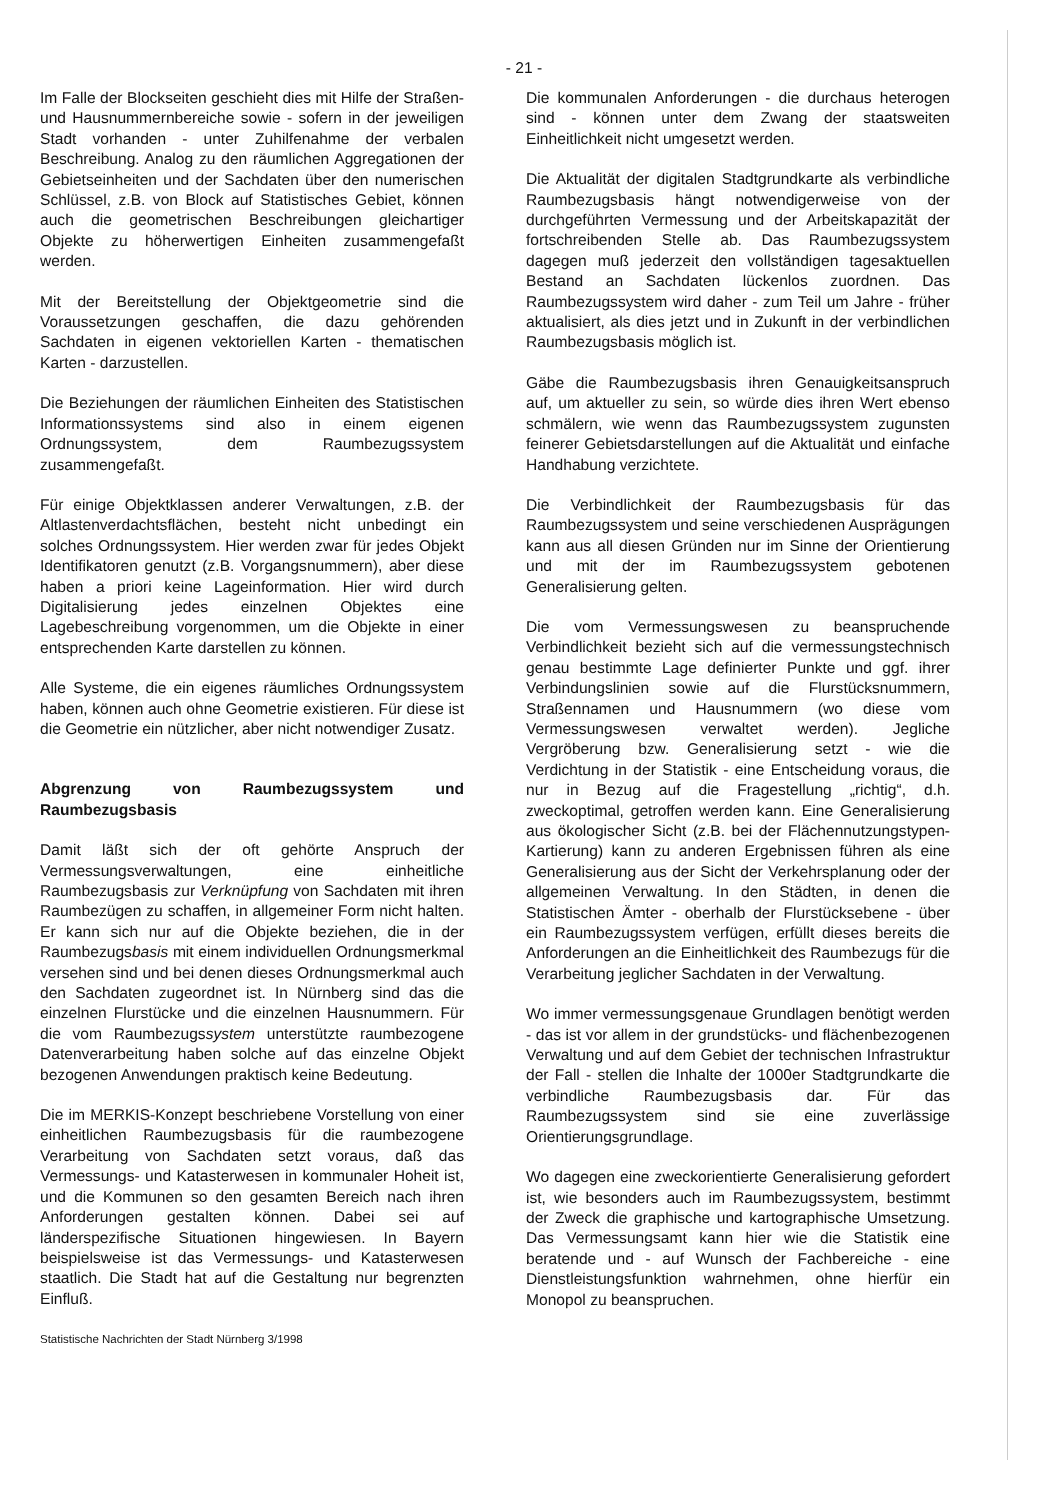- 21 -
Im Falle der Blockseiten geschieht dies mit Hilfe der Straßen- und Hausnummernbereiche sowie - sofern in der jeweiligen Stadt vorhanden - unter Zuhilfenahme der verbalen Beschreibung. Analog zu den räumlichen Aggregationen der Gebietseinheiten und der Sachdaten über den numerischen Schlüssel, z.B. von Block auf Statistisches Gebiet, können auch die geometrischen Beschreibungen gleichartiger Objekte zu höherwertigen Einheiten zusammengefaßt werden.
Mit der Bereitstellung der Objektgeometrie sind die Voraussetzungen geschaffen, die dazu gehörenden Sachdaten in eigenen vektoriellen Karten - thematischen Karten - darzustellen.
Die Beziehungen der räumlichen Einheiten des Statistischen Informationssystems sind also in einem eigenen Ordnungssystem, dem Raumbezugssystem zusammengefaßt.
Für einige Objektklassen anderer Verwaltungen, z.B. der Altlastenverdachtsflächen, besteht nicht unbedingt ein solches Ordnungssystem. Hier werden zwar für jedes Objekt Identifikatoren genutzt (z.B. Vorgangsnummern), aber diese haben a priori keine Lageinformation. Hier wird durch Digitalisierung jedes einzelnen Objektes eine Lagebeschreibung vorgenommen, um die Objekte in einer entsprechenden Karte darstellen zu können.
Alle Systeme, die ein eigenes räumliches Ordnungssystem haben, können auch ohne Geometrie existieren. Für diese ist die Geometrie ein nützlicher, aber nicht notwendiger Zusatz.
Abgrenzung von Raumbezugssystem und Raumbezugsbasis
Damit läßt sich der oft gehörte Anspruch der Vermessungsverwaltungen, eine einheitliche Raumbezugsbasis zur Verknüpfung von Sachdaten mit ihren Raumbezügen zu schaffen, in allgemeiner Form nicht halten. Er kann sich nur auf die Objekte beziehen, die in der Raumbezugsbasis mit einem individuellen Ordnungsmerkmal versehen sind und bei denen dieses Ordnungsmerkmal auch den Sachdaten zugeordnet ist. In Nürnberg sind das die einzelnen Flurstücke und die einzelnen Hausnummern. Für die vom Raumbezugssystem unterstützte raumbezogene Datenverarbeitung haben solche auf das einzelne Objekt bezogenen Anwendungen praktisch keine Bedeutung.
Die im MERKIS-Konzept beschriebene Vorstellung von einer einheitlichen Raumbezugsbasis für die raumbezogene Verarbeitung von Sachdaten setzt voraus, daß das Vermessungs- und Katasterwesen in kommunaler Hoheit ist, und die Kommunen so den gesamten Bereich nach ihren Anforderungen gestalten können. Dabei sei auf länderspezifische Situationen hingewiesen. In Bayern beispielsweise ist das Vermessungs- und Katasterwesen staatlich. Die Stadt hat auf die Gestaltung nur begrenzten Einfluß.
Statistische Nachrichten der Stadt Nürnberg 3/1998
Die kommunalen Anforderungen - die durchaus heterogen sind - können unter dem Zwang der staatsweiten Einheitlichkeit nicht umgesetzt werden.
Die Aktualität der digitalen Stadtgrundkarte als verbindliche Raumbezugsbasis hängt notwendigerweise von der durchgeführten Vermessung und der Arbeitskapazität der fortschreibenden Stelle ab. Das Raumbezugssystem dagegen muß jederzeit den vollständigen tagesaktuellen Bestand an Sachdaten lückenlos zuordnen. Das Raumbezugssystem wird daher - zum Teil um Jahre - früher aktualisiert, als dies jetzt und in Zukunft in der verbindlichen Raumbezugsbasis möglich ist.
Gäbe die Raumbezugsbasis ihren Genauigkeitsanspruch auf, um aktueller zu sein, so würde dies ihren Wert ebenso schmälern, wie wenn das Raumbezugssystem zugunsten feinerer Gebietsdarstellungen auf die Aktualität und einfache Handhabung verzichtete.
Die Verbindlichkeit der Raumbezugsbasis für das Raumbezugssystem und seine verschiedenen Ausprägungen kann aus all diesen Gründen nur im Sinne der Orientierung und mit der im Raumbezugssystem gebotenen Generalisierung gelten.
Die vom Vermessungswesen zu beanspruchende Verbindlichkeit bezieht sich auf die vermessungstechnisch genau bestimmte Lage definierter Punkte und ggf. ihrer Verbindungslinien sowie auf die Flurstücksnummern, Straßennamen und Hausnummern (wo diese vom Vermessungswesen verwaltet werden). Jegliche Vergröberung bzw. Generalisierung setzt - wie die Verdichtung in der Statistik - eine Entscheidung voraus, die nur in Bezug auf die Fragestellung „richtig“, d.h. zweckoptimal, getroffen werden kann. Eine Generalisierung aus ökologischer Sicht (z.B. bei der Flächennutzungstypen-Kartierung) kann zu anderen Ergebnissen führen als eine Generalisierung aus der Sicht der Verkehrsplanung oder der allgemeinen Verwaltung. In den Städten, in denen die Statistischen Ämter - oberhalb der Flurstücksebene - über ein Raumbezugssystem verfügen, erfüllt dieses bereits die Anforderungen an die Einheitlichkeit des Raumbezugs für die Verarbeitung jeglicher Sachdaten in der Verwaltung.
Wo immer vermessungsgenaue Grundlagen benötigt werden - das ist vor allem in der grundstücks- und flächenbezogenen Verwaltung und auf dem Gebiet der technischen Infrastruktur der Fall - stellen die Inhalte der 1000er Stadtgrundkarte die verbindliche Raumbezugsbasis dar. Für das Raumbezugssystem sind sie eine zuverlässige Orientierungsgrundlage.
Wo dagegen eine zweckorientierte Generalisierung gefordert ist, wie besonders auch im Raumbezugssystem, bestimmt der Zweck die graphische und kartographische Umsetzung. Das Vermessungsamt kann hier wie die Statistik eine beratende und - auf Wunsch der Fachbereiche - eine Dienstleistungsfunktion wahrnehmen, ohne hierfür ein Monopol zu beanspruchen.